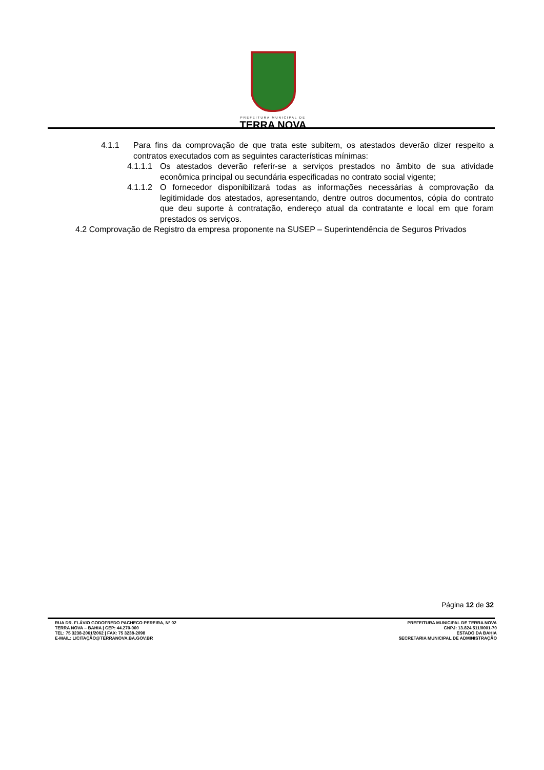PREFEITURA MUNICIPAL DE
TERRA NOVA
4.1.1 Para fins da comprovação de que trata este subitem, os atestados deverão dizer respeito a contratos executados com as seguintes características mínimas:
4.1.1.1 Os atestados deverão referir-se a serviços prestados no âmbito de sua atividade econômica principal ou secundária especificadas no contrato social vigente;
4.1.1.2 O fornecedor disponibilizará todas as informações necessárias à comprovação da legitimidade dos atestados, apresentando, dentre outros documentos, cópia do contrato que deu suporte à contratação, endereço atual da contratante e local em que foram prestados os serviços.
4.2 Comprovação de Registro da empresa proponente na SUSEP – Superintendência de Seguros Privados
Página 12 de 32
RUA DR. FLÁVIO GODOFREDO PACHECO PEREIRA, Nº 02
TERRA NOVA – BAHIA | CEP: 44.270-000
TEL: 75 3238-2061/2062 | FAX: 75 3238-2098
E-MAIL: LICITAÇÃO@TERRANOVA.BA.GOV.BR
PREFEITURA MUNICIPAL DE TERRA NOVA
CNPJ: 13.824.511/0001-70
ESTADO DA BAHIA
SECRETARIA MUNICIPAL DE ADMINISTRAÇÃO